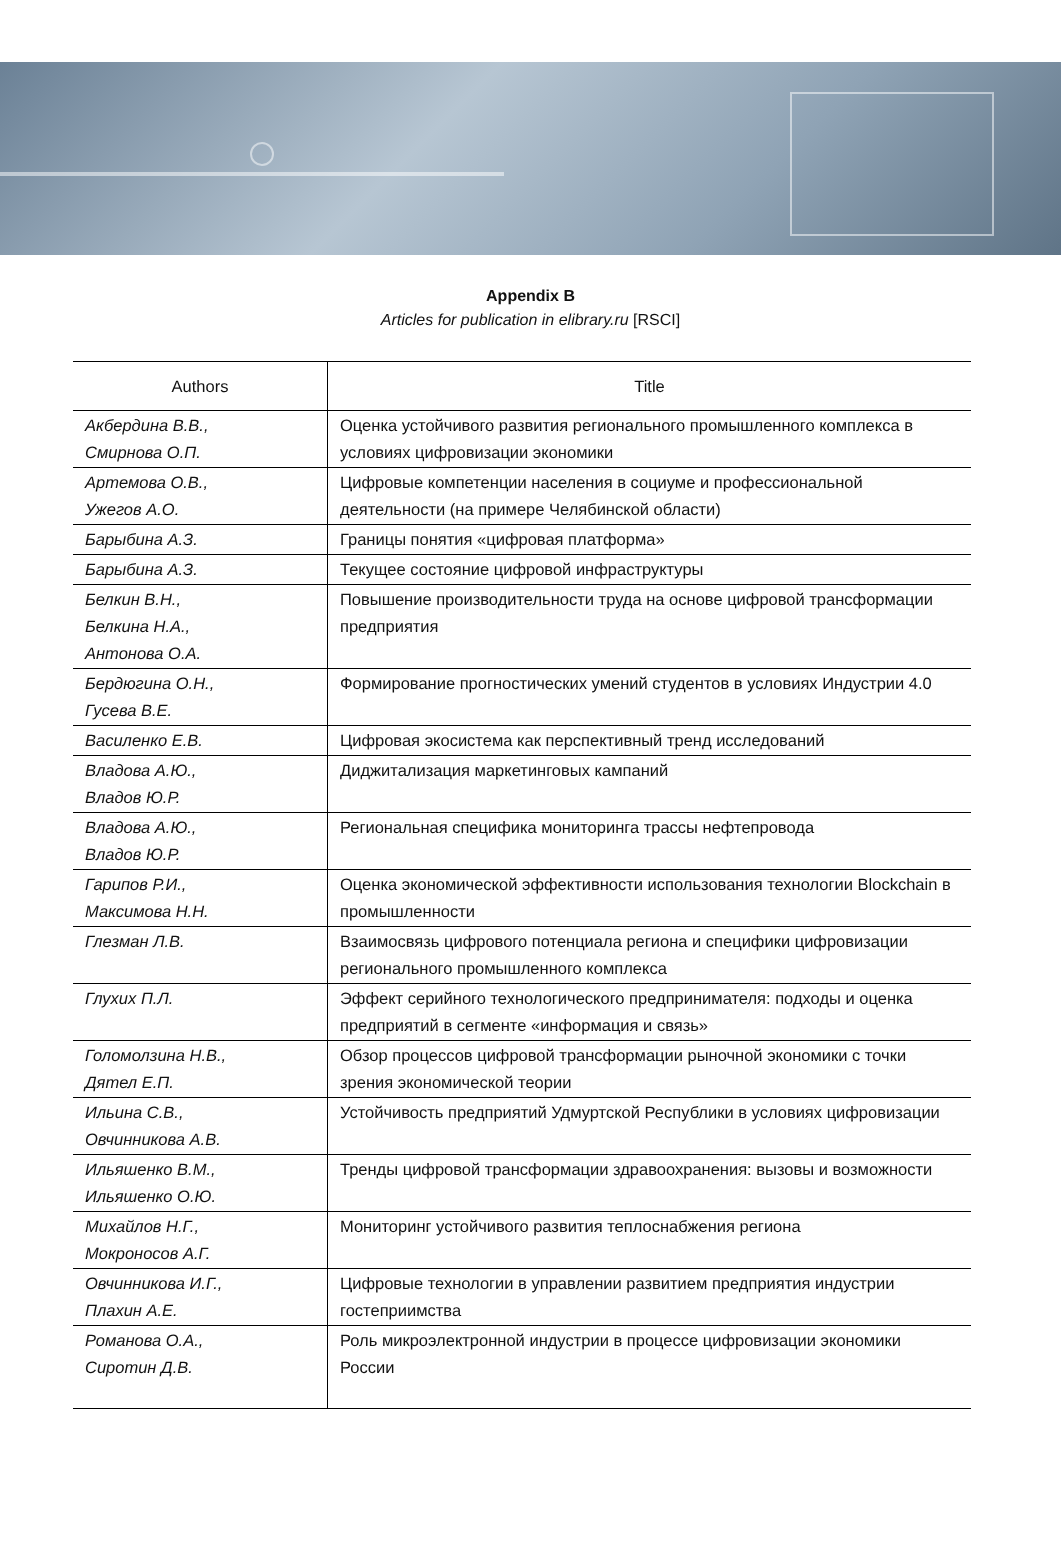Appendix B
Articles for publication in elibrary.ru [RSCI]
| Authors | Title |
| --- | --- |
| Акбердина В.В., Смирнова О.П. | Оценка устойчивого развития регионального промышленного комплекса в условиях цифровизации экономики |
| Артемова О.В., Ужегов А.О. | Цифровые компетенции населения в социуме и профессио­нальной деятельности (на примере Челябинской области) |
| Барыбина А.З. | Границы понятия «цифровая платформа» |
| Барыбина А.З. | Текущее состояние цифровой инфраструктуры |
| Белкин В.Н., Белкина Н.А., Антонова О.А. | Повышение производительности труда на основе цифровой трансформации предприятия |
| Бердюгина О.Н., Гусева В.Е. | Формирование прогностических умений студентов в условиях Индустрии 4.0 |
| Василенко Е.В. | Цифровая экосистема как перспективный тренд исследований |
| Владова А.Ю., Владов Ю.Р. | Диджитализация маркетинговых кампаний |
| Владова А.Ю., Владов Ю.Р. | Региональная специфика мониторинга трассы нефтепровода |
| Гарипов Р.И., Максимова Н.Н. | Оценка экономической эффективности использования техноло­гии Blockchain в промышленности |
| Глезман Л.В. | Взаимосвязь цифрового потенциала региона и специфики циф­ровизации регионального промышленного комплекса |
| Глухих П.Л. | Эффект серийного технологического предпринимателя: подхо­ды и оценка предприятий в сегменте «информация и связь» |
| Голомолзина Н.В., Дятел Е.П. | Обзор процессов цифровой трансформации рыночной экономи­ки с точки зрения экономической теории |
| Ильина С.В., Овчинникова А.В. | Устойчивость предприятий Удмуртской Республики в условиях цифровизации |
| Ильяшенко В.М., Ильяшенко О.Ю. | Тренды цифровой трансформации здравоохранения: вызовы и возможности |
| Михайлов Н.Г., Мокроносов А.Г. | Мониторинг устойчивого развития теплоснабжения региона |
| Овчинникова И.Г., Плахин А.Е. | Цифровые технологии в управлении развитием предприятия индустрии гостеприимства |
| Романова О.А., Сиротин Д.В. | Роль микроэлектронной индустрии в процессе цифровизации экономики России |